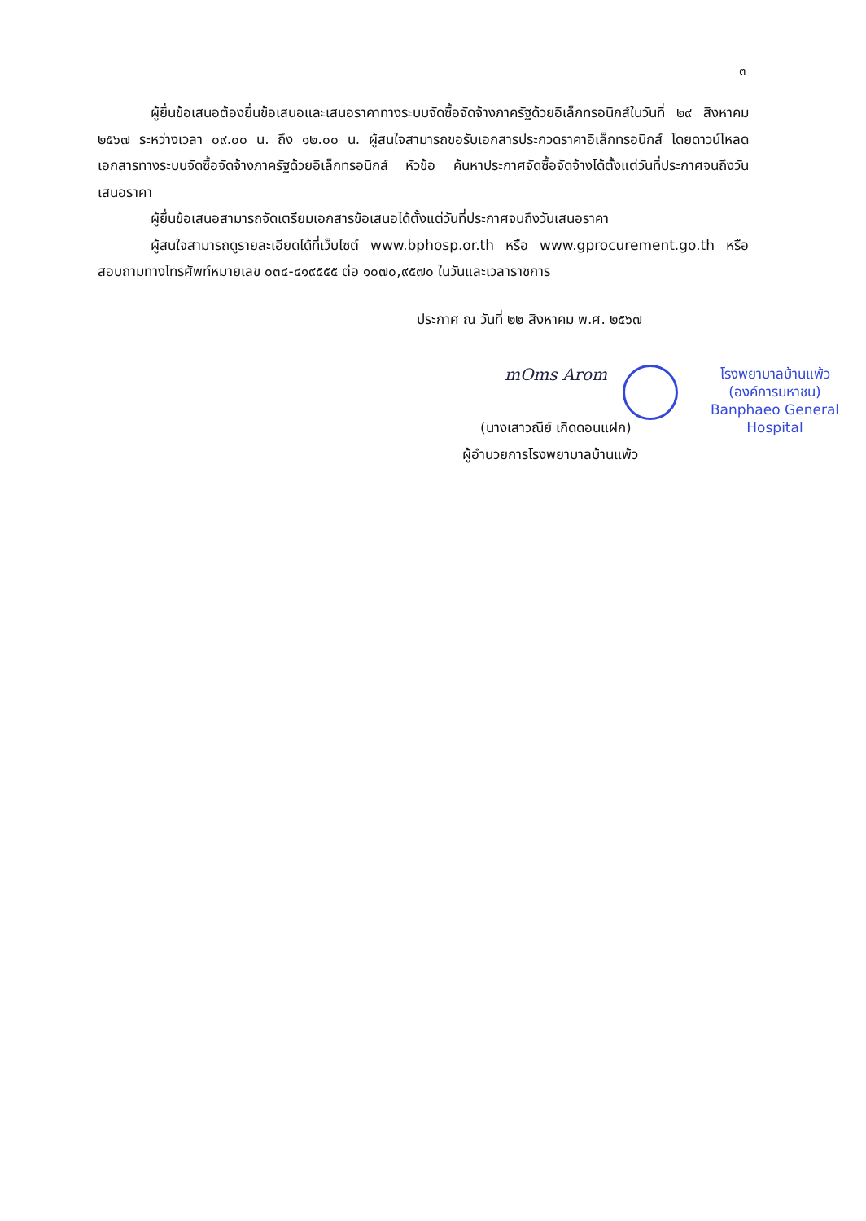๓
ผู้ยื่นข้อเสนอต้องยื่นข้อเสนอและเสนอราคาทางระบบจัดซื้อจัดจ้างภาครัฐด้วยอิเล็กทรอนิกส์ในวันที่ ๒๙ สิงหาคม ๒๕๖๗ ระหว่างเวลา ๐๙.๐๐ น. ถึง ๑๒.๐๐ น. ผู้สนใจสามารถขอรับเอกสารประกวดราคาอิเล็กทรอนิกส์ โดยดาวน์โหลดเอกสารทางระบบจัดซื้อจัดจ้างภาครัฐด้วยอิเล็กทรอนิกส์ หัวข้อ ค้นหาประกาศจัดซื้อจัดจ้างได้ตั้งแต่วันที่ประกาศจนถึงวันเสนอราคา
ผู้ยื่นข้อเสนอสามารถจัดเตรียมเอกสารข้อเสนอได้ตั้งแต่วันที่ประกาศจนถึงวันเสนอราคา
ผู้สนใจสามารถดูรายละเอียดได้ที่เว็บไซต์ www.bphosp.or.th หรือ www.gprocurement.go.th หรือสอบถามทางโทรศัพท์หมายเลข ๐๓๔-๔๑๙๕๕๕ ต่อ ๑๐๗๐,๙๕๗๐ ในวันและเวลาราชการ
ประกาศ ณ วันที่ ๒๒ สิงหาคม พ.ศ. ๒๕๖๗
mOms Arom
โรงพยาบาลบ้านแพ้ว
(องค์การมหาชน)
Banphaeo General Hospital
(นางเสาวณีย์ เกิดดอนแฝก)
ผู้อำนวยการโรงพยาบาลบ้านแพ้ว